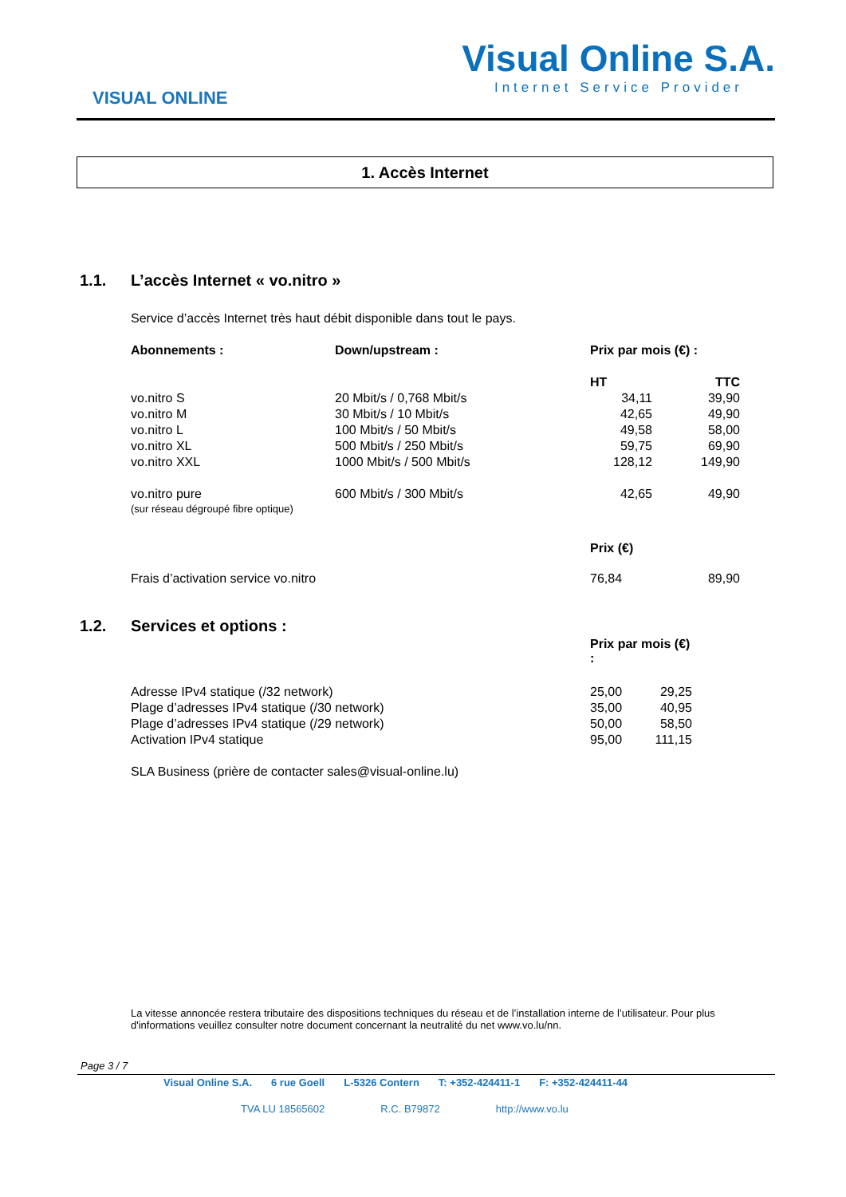VISUAL ONLINE
Visual Online S.A.
Internet Service Provider
1. Accès Internet
1.1. L’accès Internet « vo.nitro »
Service d’accès Internet très haut débit disponible dans tout le pays.
| Abonnements : | Down/upstream : | Prix par mois (€) : | |
| --- | --- | --- | --- |
| | | HT | TTC |
| vo.nitro S | 20 Mbit/s / 0,768 Mbit/s | 34,11 | 39,90 |
| vo.nitro M | 30 Mbit/s / 10 Mbit/s | 42,65 | 49,90 |
| vo.nitro L | 100 Mbit/s / 50 Mbit/s | 49,58 | 58,00 |
| vo.nitro XL | 500 Mbit/s / 250 Mbit/s | 59,75 | 69,90 |
| vo.nitro XXL | 1000 Mbit/s / 500 Mbit/s | 128,12 | 149,90 |
| vo.nitro pure (sur réseau dégroupé fibre optique) | 600 Mbit/s / 300 Mbit/s | 42,65 | 49,90 |
| | | Prix (€) | |
| Frais d’activation service vo.nitro | | 76,84 | 89,90 |
1.2. Services et options :
| | | Prix par mois (€) : | |
| Adresse IPv4 statique (/32 network) | | 25,00 | 29,25 |
| Plage d’adresses IPv4 statique (/30 network) | | 35,00 | 40,95 |
| Plage d’adresses IPv4 statique (/29 network) | | 50,00 | 58,50 |
| Activation IPv4 statique | | 95,00 | 111,15 |
| SLA Business (prière de contacter sales@visual-online.lu) | | | |
La vitesse annoncée restera tributaire des dispositions techniques du réseau et de l’installation interne de l’utilisateur. Pour plus d'informations veuillez consulter notre document concernant la neutralité du net www.vo.lu/nn.
Page 3 / 7
Visual Online S.A. 6 rue Goell L-5326 Contern T: +352-424411-1 F: +352-424411-44
TVA LU 18565602 R.C. B79872 http://www.vo.lu